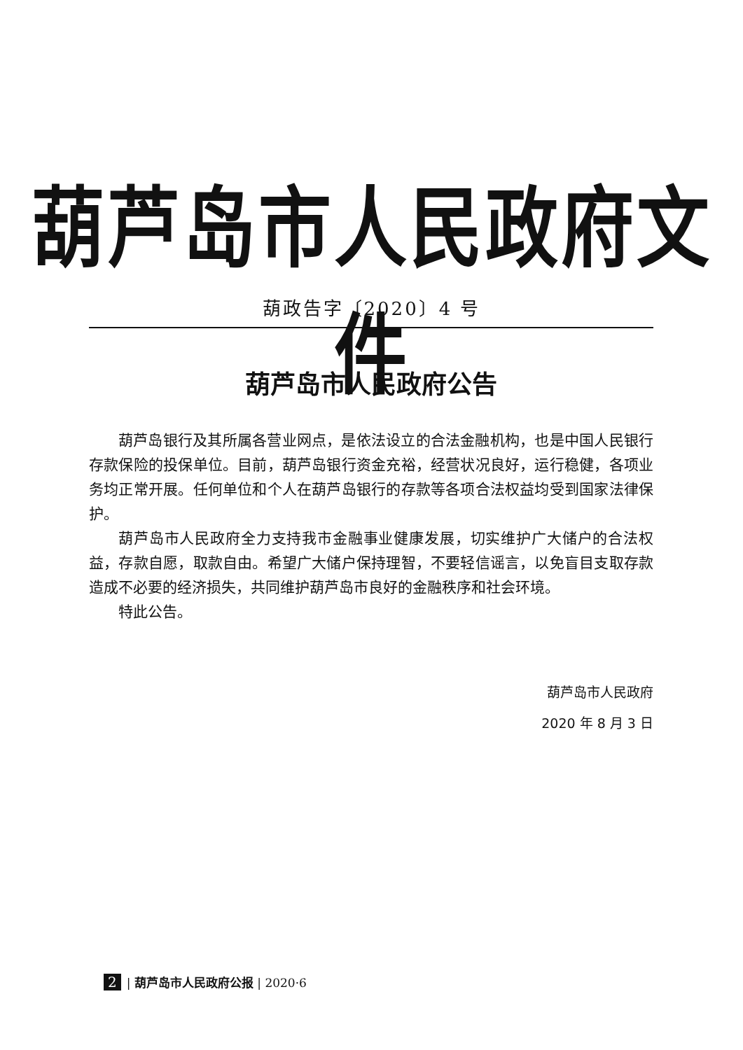葫芦岛市人民政府文件
葫政告字〔2020〕4 号
葫芦岛市人民政府公告
葫芦岛银行及其所属各营业网点，是依法设立的合法金融机构，也是中国人民银行存款保险的投保单位。目前，葫芦岛银行资金充裕，经营状况良好，运行稳健，各项业务均正常开展。任何单位和个人在葫芦岛银行的存款等各项合法权益均受到国家法律保护。
葫芦岛市人民政府全力支持我市金融事业健康发展，切实维护广大储户的合法权益，存款自愿，取款自由。希望广大储户保持理智，不要轻信谣言，以免盲目支取存款造成不必要的经济损失，共同维护葫芦岛市良好的金融秩序和社会环境。
特此公告。
葫芦岛市人民政府
2020 年 8 月 3 日
2 | 葫芦岛市人民政府公报 | 2020·6